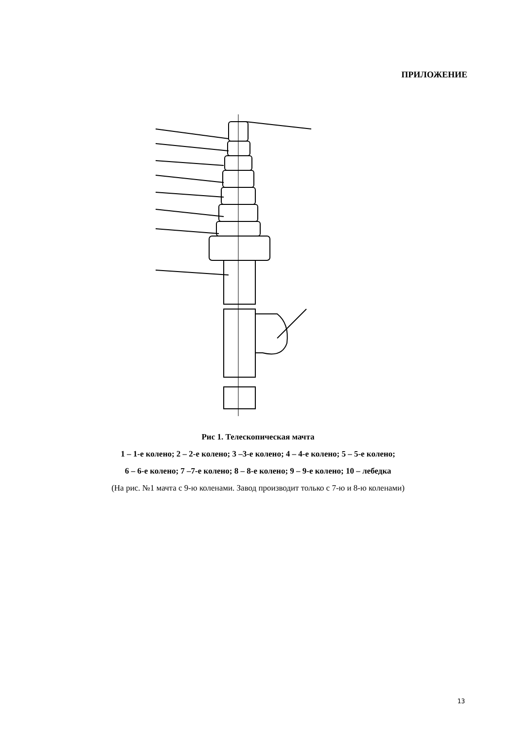ПРИЛОЖЕНИЕ
Рис 1. Телескопическая мачта
1 – 1-е колено; 2 – 2-е колено; 3 –3-е колено; 4 – 4-е колено; 5 – 5-е колено;
6 – 6-е колено; 7 –7-е колено; 8 – 8-е колено; 9 – 9-е колено; 10 – лебедка
(На рис. №1 мачта с 9-ю коленами. Завод производит только с 7-ю и 8-ю коленами)
13